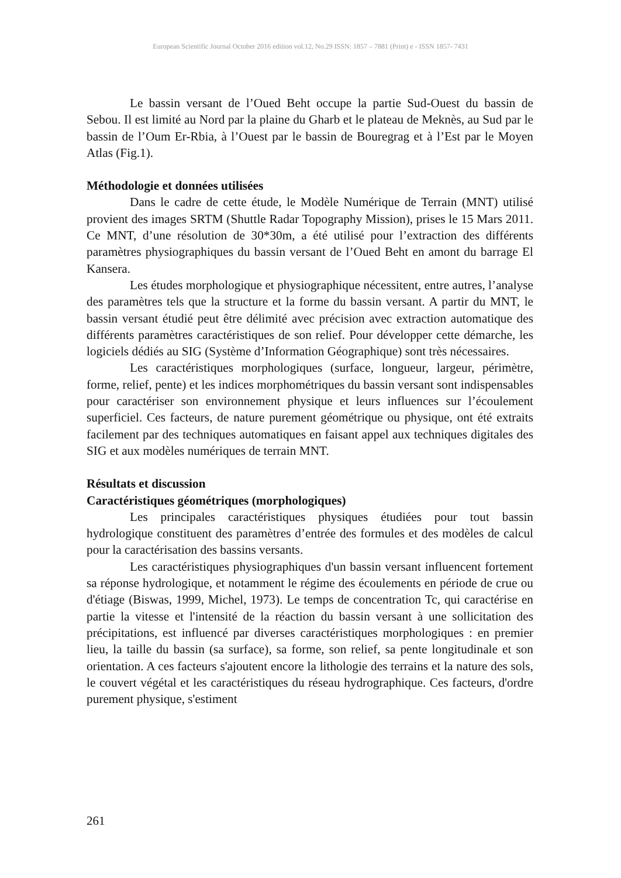European Scientific Journal October 2016 edition vol.12, No.29 ISSN: 1857 – 7881 (Print) e - ISSN 1857- 7431
Le bassin versant de l’Oued Beht occupe la partie Sud-Ouest du bassin de Sebou. Il est limité au Nord par la plaine du Gharb et le plateau de Meknès, au Sud par le bassin de l’Oum Er-Rbia, à l’Ouest par le bassin de Bouregrag et à l’Est par le Moyen Atlas (Fig.1).
Méthodologie et données utilisées
Dans le cadre de cette étude, le Modèle Numérique de Terrain (MNT) utilisé provient des images SRTM (Shuttle Radar Topography Mission), prises le 15 Mars 2011. Ce MNT, d’une résolution de 30*30m, a été utilisé pour l’extraction des différents paramètres physiographiques du bassin versant de l’Oued Beht en amont du barrage El Kansera.
Les études morphologique et physiographique nécessitent, entre autres, l’analyse des paramètres tels que la structure et la forme du bassin versant. A partir du MNT, le bassin versant étudié peut être délimité avec précision avec extraction automatique des différents paramètres caractéristiques de son relief. Pour développer cette démarche, les logiciels dédiés au SIG (Système d’Information Géographique) sont très nécessaires.
Les caractéristiques morphologiques (surface, longueur, largeur, périmètre, forme, relief, pente) et les indices morphométriques du bassin versant sont indispensables pour caractériser son environnement physique et leurs influences sur l’écoulement superficiel. Ces facteurs, de nature purement géométrique ou physique, ont été extraits facilement par des techniques automatiques en faisant appel aux techniques digitales des SIG et aux modèles numériques de terrain MNT.
Résultats et discussion
Caractéristiques géométriques (morphologiques)
Les principales caractéristiques physiques étudiées pour tout bassin hydrologique constituent des paramètres d’entrée des formules et des modèles de calcul pour la caractérisation des bassins versants.
Les caractéristiques physiographiques d'un bassin versant influencent fortement sa réponse hydrologique, et notamment le régime des écoulements en période de crue ou d'étiage (Biswas, 1999, Michel, 1973). Le temps de concentration Tc, qui caractérise en partie la vitesse et l'intensité de la réaction du bassin versant à une sollicitation des précipitations, est influencé par diverses caractéristiques morphologiques : en premier lieu, la taille du bassin (sa surface), sa forme, son relief, sa pente longitudinale et son orientation. A ces facteurs s'ajoutent encore la lithologie des terrains et la nature des sols, le couvert végétal et les caractéristiques du réseau hydrographique. Ces facteurs, d'ordre purement physique, s'estiment
261